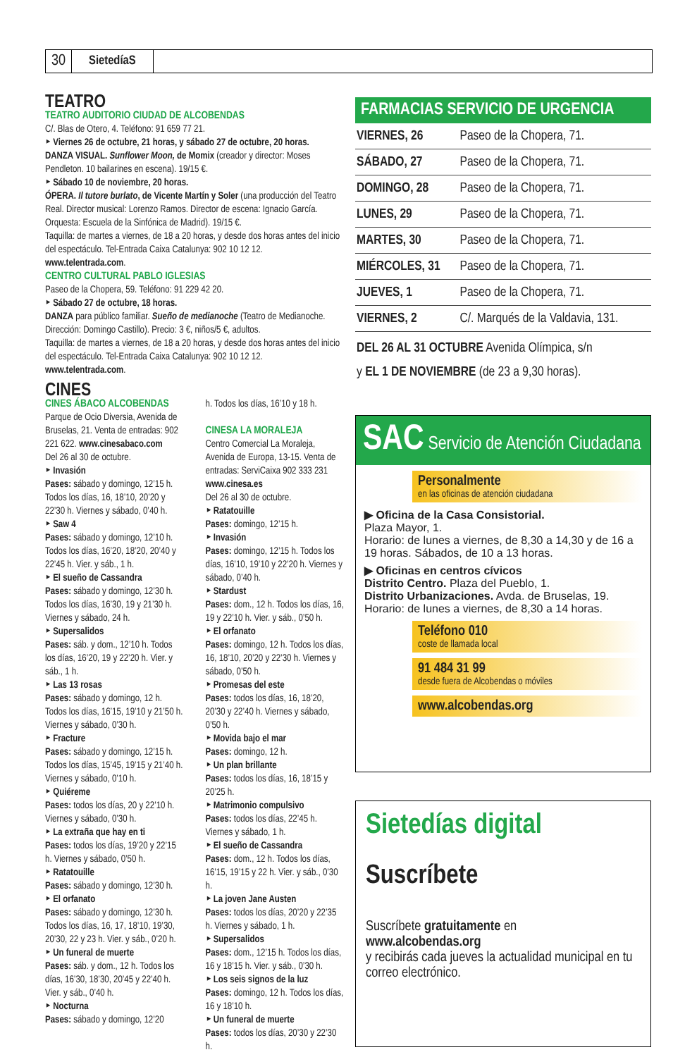30 SietedíaS
TEATRO
TEATRO AUDITORIO CIUDAD DE ALCOBENDAS
C/. Blas de Otero, 4. Teléfono: 91 659 77 21.
‣ Viernes 26 de octubre, 21 horas, y sábado 27 de octubre, 20 horas.
DANZA VISUAL. Sunflower Moon, de Momix (creador y director: Moses Pendleton. 10 bailarines en escena). 19/15 €.
‣ Sábado 10 de noviembre, 20 horas.
ÓPERA. Il tutore burlato, de Vicente Martín y Soler (una producción del Teatro Real. Director musical: Lorenzo Ramos. Director de escena: Ignacio García. Orquesta: Escuela de la Sinfónica de Madrid). 19/15 €.
Taquilla: de martes a viernes, de 18 a 20 horas, y desde dos horas antes del inicio del espectáculo. Tel-Entrada Caixa Catalunya: 902 10 12 12. www.telentrada.com.
CENTRO CULTURAL PABLO IGLESIAS
Paseo de la Chopera, 59. Teléfono: 91 229 42 20.
‣ Sábado 27 de octubre, 18 horas.
DANZA para público familiar. Sueño de medianoche (Teatro de Medianoche. Dirección: Domingo Castillo). Precio: 3 €, niños/5 €, adultos.
Taquilla: de martes a viernes, de 18 a 20 horas, y desde dos horas antes del inicio del espectáculo. Tel-Entrada Caixa Catalunya: 902 10 12 12. www.telentrada.com.
CINES
CINES ÁBACO ALCOBENDAS
Parque de Ocio Diversia, Avenida de Bruselas, 21. Venta de entradas: 902 221 622. www.cinesabaco.com
Del 26 al 30 de octubre.
‣ Invasión
Pases: sábado y domingo, 12’15 h. Todos los días, 16, 18’10, 20’20 y 22’30 h. Viernes y sábado, 0’40 h.
‣ Saw 4
Pases: sábado y domingo, 12’10 h. Todos los días, 16’20, 18’20, 20’40 y 22’45 h. Vier. y sáb., 1 h.
‣ El sueño de Cassandra
Pases: sábado y domingo, 12’30 h. Todos los días, 16’30, 19 y 21’30 h. Viernes y sábado, 24 h.
‣ Supersalidos
Pases: sáb. y dom., 12’10 h. Todos los días, 16’20, 19 y 22’20 h. Vier. y sáb., 1 h.
‣ Las 13 rosas
Pases: sábado y domingo, 12 h. Todos los días, 16’15, 19’10 y 21’50 h. Viernes y sábado, 0’30 h.
‣ Fracture
Pases: sábado y domingo, 12’15 h. Todos los días, 15’45, 19’15 y 21’40 h. Viernes y sábado, 0’10 h.
‣ Quiéreme
Pases: todos los días, 20 y 22’10 h. Viernes y sábado, 0’30 h.
‣ La extraña que hay en ti
Pases: todos los días, 19’20 y 22’15 h. Viernes y sábado, 0’50 h.
‣ Ratatouille
Pases: sábado y domingo, 12’30 h.
‣ El orfanato
Pases: sábado y domingo, 12’30 h. Todos los días, 16, 17, 18’10, 19’30, 20’30, 22 y 23 h. Vier. y sáb., 0’20 h.
‣ Un funeral de muerte
Pases: sáb. y dom., 12 h. Todos los días, 16’30, 18’30, 20’45 y 22’40 h. Vier. y sáb., 0’40 h.
‣ Nocturna
Pases: sábado y domingo, 12’20
h. Todos los días, 16’10 y 18 h.
CINESA LA MORALEJA
Centro Comercial La Moraleja, Avenida de Europa, 13-15. Venta de entradas: ServiCaixa 902 333 231 www.cinesa.es
Del 26 al 30 de octubre.
‣ Ratatouille
Pases: domingo, 12’15 h.
‣ Invasión
Pases: domingo, 12’15 h. Todos los días, 16’10, 19’10 y 22’20 h. Viernes y sábado, 0’40 h.
‣ Stardust
Pases: dom., 12 h. Todos los días, 16, 19 y 22’10 h. Vier. y sáb., 0’50 h.
‣ El orfanato
Pases: domingo, 12 h. Todos los días, 16, 18’10, 20’20 y 22’30 h. Viernes y sábado, 0’50 h.
‣ Promesas del este
Pases: todos los días, 16, 18’20, 20’30 y 22’40 h. Viernes y sábado, 0’50 h.
‣ Movida bajo el mar
Pases: domingo, 12 h.
‣ Un plan brillante
Pases: todos los días, 16, 18’15 y 20’25 h.
‣ Matrimonio compulsivo
Pases: todos los días, 22’45 h. Viernes y sábado, 1 h.
‣ El sueño de Cassandra
Pases: dom., 12 h. Todos los días, 16’15, 19’15 y 22 h. Vier. y sáb., 0’30 h.
‣ La joven Jane Austen
Pases: todos los días, 20’20 y 22’35 h. Viernes y sábado, 1 h.
‣ Supersalidos
Pases: dom., 12’15 h. Todos los días, 16 y 18’15 h. Vier. y sáb., 0’30 h.
‣ Los seis signos de la luz
Pases: domingo, 12 h. Todos los días, 16 y 18’10 h.
‣ Un funeral de muerte
Pases: todos los días, 20’30 y 22’30 h.
FARMACIAS SERVICIO DE URGENCIA
| VIERNES, 26 | Paseo de la Chopera, 71. |
| SÁBADO, 27 | Paseo de la Chopera, 71. |
| DOMINGO, 28 | Paseo de la Chopera, 71. |
| LUNES, 29 | Paseo de la Chopera, 71. |
| MARTES, 30 | Paseo de la Chopera, 71. |
| MIÉRCOLES, 31 | Paseo de la Chopera, 71. |
| JUEVES, 1 | Paseo de la Chopera, 71. |
| VIERNES, 2 | C/. Marqués de la Valdavia, 131. |
DEL 26 AL 31 OCTUBRE Avenida Olímpica, s/n
y EL 1 DE NOVIEMBRE (de 23 a 9,30 horas).
SAC Servicio de Atención Ciudadana
Personalmente
en las oficinas de atención ciudadana
▶ Oficina de la Casa Consistorial.
Plaza Mayor, 1.
Horario: de lunes a viernes, de 8,30 a 14,30 y de 16 a 19 horas. Sábados, de 10 a 13 horas.
▶ Oficinas en centros cívicos
Distrito Centro. Plaza del Pueblo, 1.
Distrito Urbanizaciones. Avda. de Bruselas, 19.
Horario: de lunes a viernes, de 8,30 a 14 horas.
Teléfono 010
coste de llamada local
91 484 31 99
desde fuera de Alcobendas o móviles
www.alcobendas.org
Sietedías digital
Suscríbete
Suscríbete gratuitamente en
www.alcobendas.org
y recibirás cada jueves la actualidad municipal en tu correo electrónico.